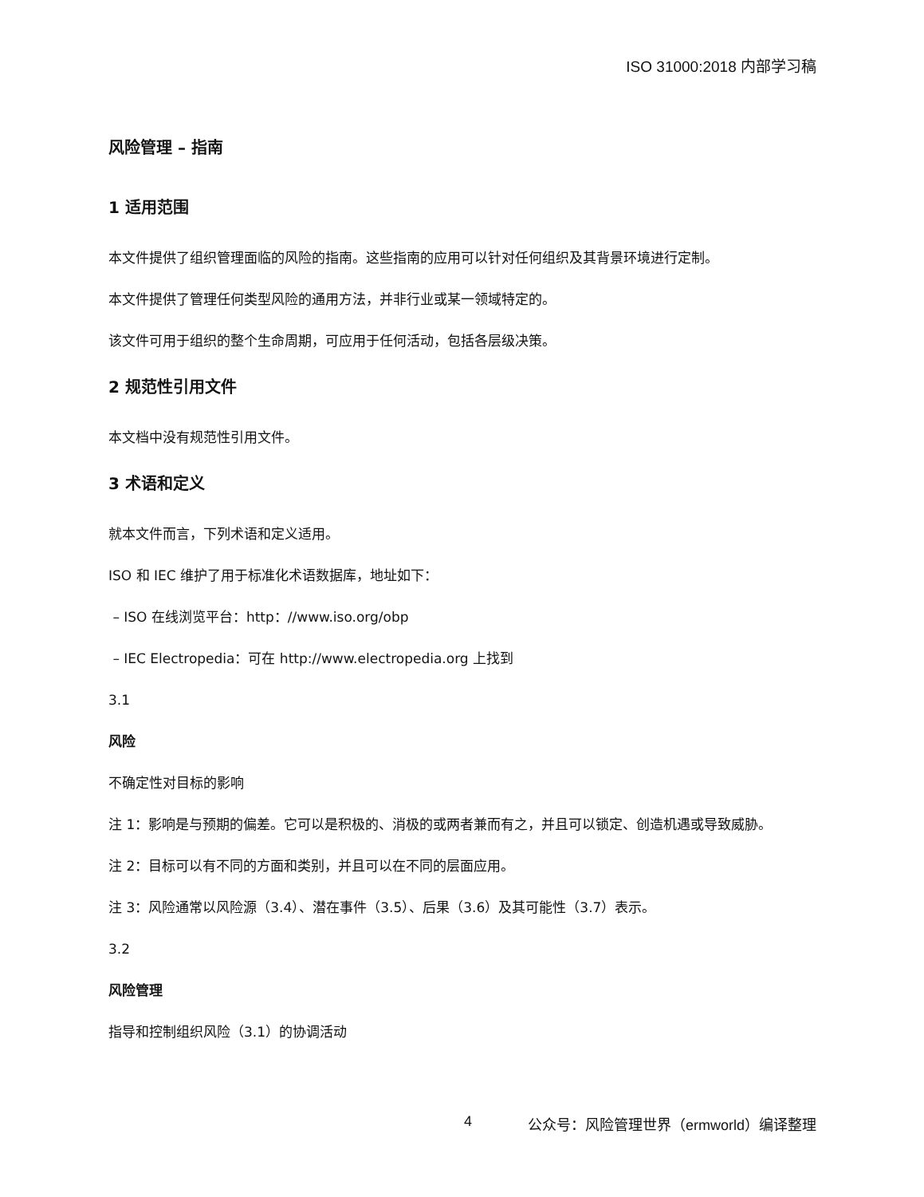ISO 31000:2018 内部学习稿
风险管理 – 指南
1 适用范围
本文件提供了组织管理面临的风险的指南。这些指南的应用可以针对任何组织及其背景环境进行定制。
本文件提供了管理任何类型风险的通用方法，并非行业或某一领域特定的。
该文件可用于组织的整个生命周期，可应用于任何活动，包括各层级决策。
2 规范性引用文件
本文档中没有规范性引用文件。
3 术语和定义
就本文件而言，下列术语和定义适用。
ISO 和 IEC 维护了用于标准化术语数据库，地址如下：
– ISO 在线浏览平台：http：//www.iso.org/obp
– IEC Electropedia：可在 http://www.electropedia.org 上找到
3.1
风险
不确定性对目标的影响
注 1：影响是与预期的偏差。它可以是积极的、消极的或两者兼而有之，并且可以锁定、创造机遇或导致威胁。
注 2：目标可以有不同的方面和类别，并且可以在不同的层面应用。
注 3：风险通常以风险源（3.4）、潜在事件（3.5）、后果（3.6）及其可能性（3.7）表示。
3.2
风险管理
指导和控制组织风险（3.1）的协调活动
4 公众号：风险管理世界（ermworld）编译整理